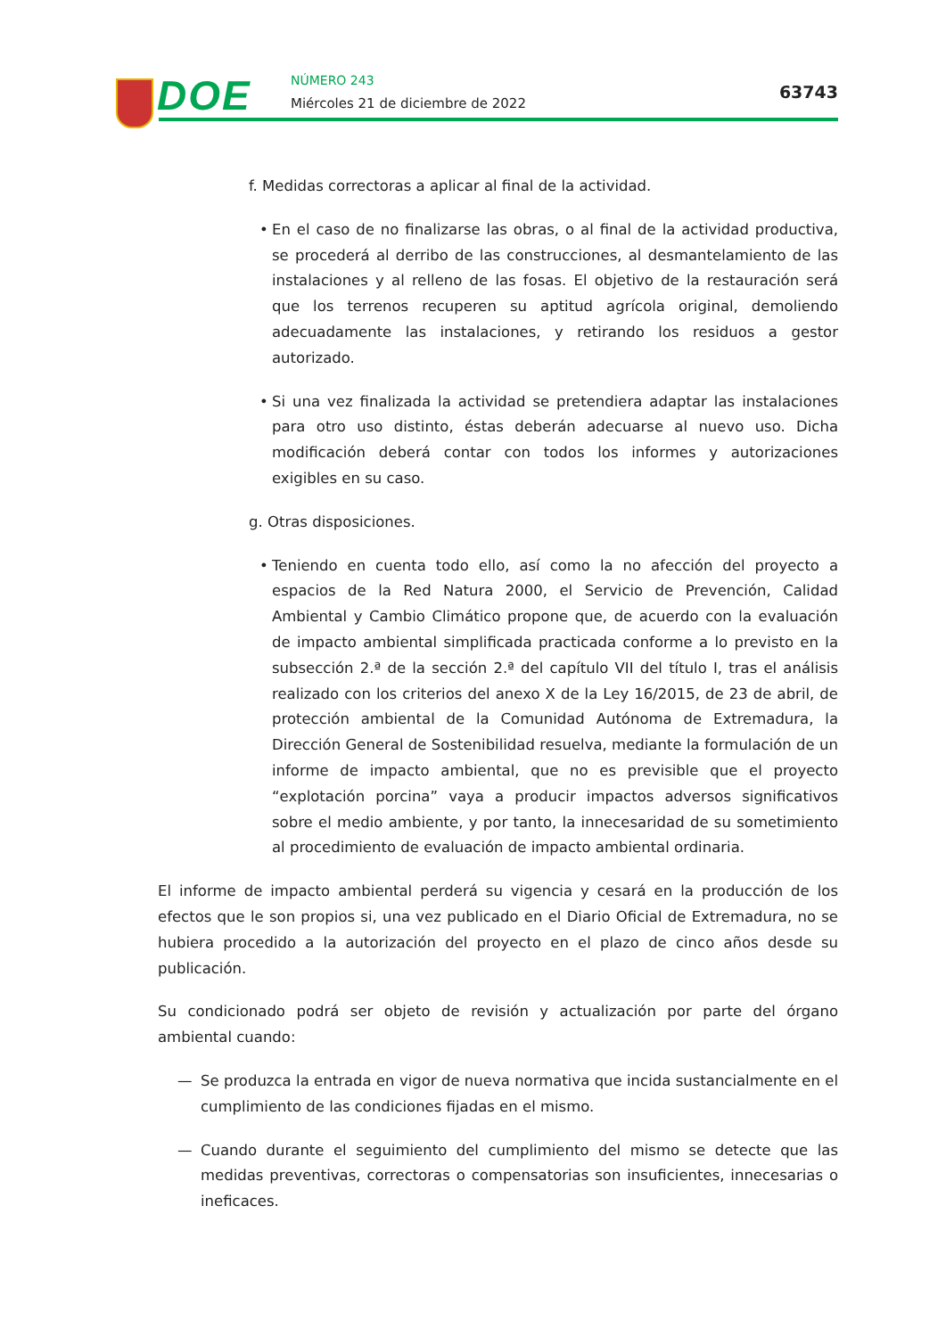DOE NÚMERO 243
Miércoles 21 de diciembre de 2022
63743
f. Medidas correctoras a aplicar al final de la actividad.
• En el caso de no finalizarse las obras, o al final de la actividad productiva, se procederá al derribo de las construcciones, al desmantelamiento de las instalaciones y al relleno de las fosas. El objetivo de la restauración será que los terrenos recuperen su aptitud agrícola original, demoliendo adecuadamente las instalaciones, y retirando los residuos a gestor autorizado.
• Si una vez finalizada la actividad se pretendiera adaptar las instalaciones para otro uso distinto, éstas deberán adecuarse al nuevo uso. Dicha modificación deberá contar con todos los informes y autorizaciones exigibles en su caso.
g. Otras disposiciones.
• Teniendo en cuenta todo ello, así como la no afección del proyecto a espacios de la Red Natura 2000, el Servicio de Prevención, Calidad Ambiental y Cambio Climático propone que, de acuerdo con la evaluación de impacto ambiental simplificada practicada conforme a lo previsto en la subsección 2.ª de la sección 2.ª del capítulo VII del título I, tras el análisis realizado con los criterios del anexo X de la Ley 16/2015, de 23 de abril, de protección ambiental de la Comunidad Autónoma de Extremadura, la Dirección General de Sostenibilidad resuelva, mediante la formulación de un informe de impacto ambiental, que no es previsible que el proyecto “explotación porcina” vaya a producir impactos adversos significativos sobre el medio ambiente, y por tanto, la innecesaridad de su sometimiento al procedimiento de evaluación de impacto ambiental ordinaria.
El informe de impacto ambiental perderá su vigencia y cesará en la producción de los efectos que le son propios si, una vez publicado en el Diario Oficial de Extremadura, no se hubiera procedido a la autorización del proyecto en el plazo de cinco años desde su publicación.
Su condicionado podrá ser objeto de revisión y actualización por parte del órgano ambiental cuando:
— Se produzca la entrada en vigor de nueva normativa que incida sustancialmente en el cumplimiento de las condiciones fijadas en el mismo.
— Cuando durante el seguimiento del cumplimiento del mismo se detecte que las medidas preventivas, correctoras o compensatorias son insuficientes, innecesarias o ineficaces.